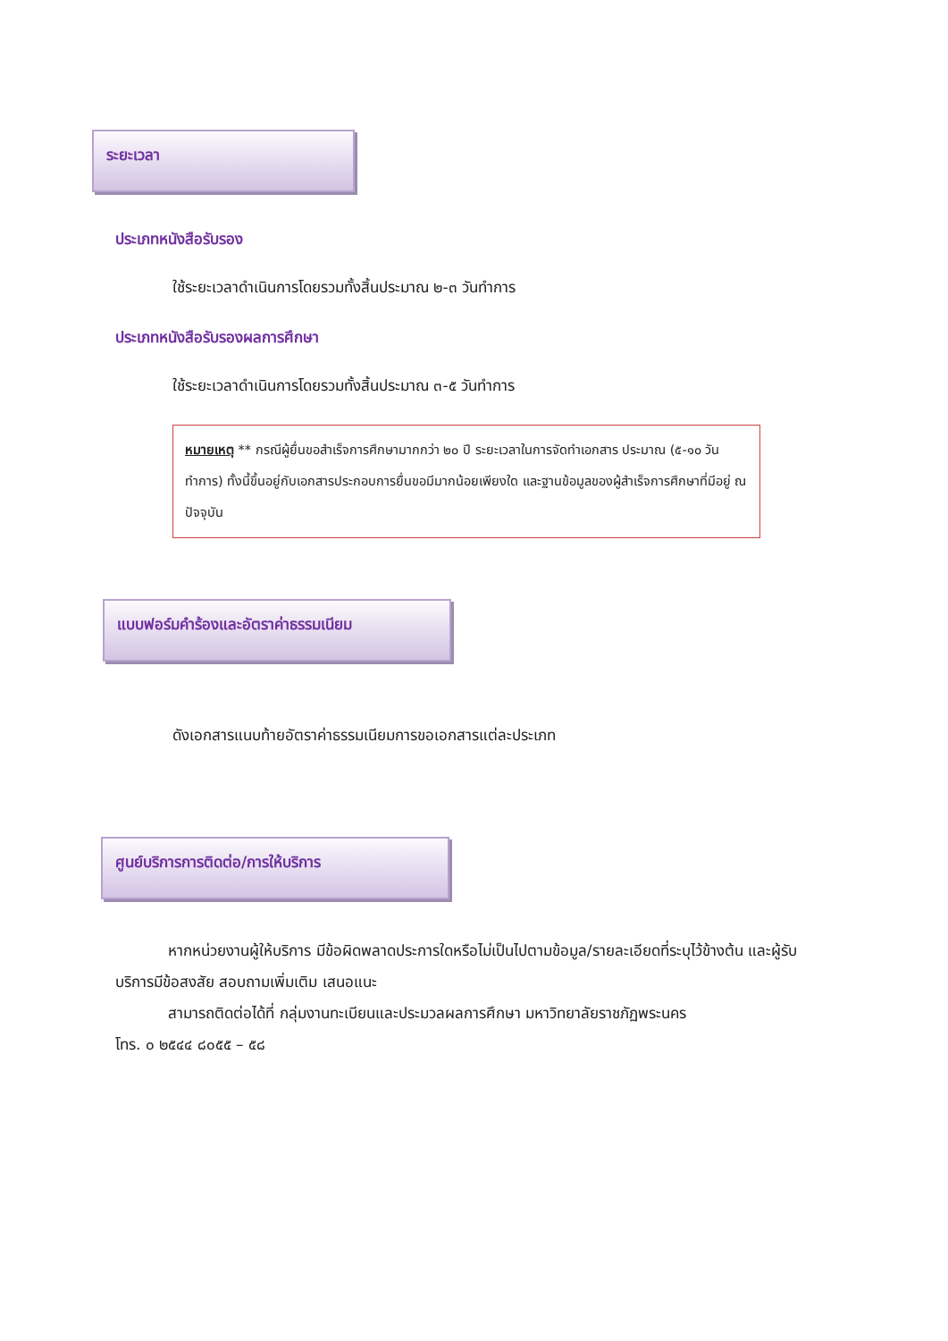ระยะเวลา
ประเภทหนังสือรับรอง
ใช้ระยะเวลาดำเนินการโดยรวมทั้งสิ้นประมาณ ๒-๓ วันทำการ
ประเภทหนังสือรับรองผลการศึกษา
ใช้ระยะเวลาดำเนินการโดยรวมทั้งสิ้นประมาณ ๓-๕ วันทำการ
หมายเหตุ ** กรณีผู้ยื่นขอสำเร็จการศึกษามากกว่า ๒๐ ปี ระยะเวลาในการจัดทำเอกสาร ประมาณ (๕-๑๐ วันทำการ) ทั้งนี้ขึ้นอยู่กับเอกสารประกอบการยื่นขอมีมากน้อยเพียงใด และฐานข้อมูลของผู้สำเร็จการศึกษาที่มีอยู่ ณ ปัจจุบัน
แบบฟอร์มคำร้องและอัตราค่าธรรมเนียม
ดังเอกสารแนบท้ายอัตราค่าธรรมเนียมการขอเอกสารแต่ละประเภท
ศูนย์บริการการติดต่อ/การให้บริการ
หากหน่วยงานผู้ให้บริการ มีข้อผิดพลาดประการใดหรือไม่เป็นไปตามข้อมูล/รายละเอียดที่ระบุไว้ข้างต้น และผู้รับบริการมีข้อสงสัย สอบถามเพิ่มเติม เสนอแนะ
สามารถติดต่อได้ที่ กลุ่มงานทะเบียนและประมวลผลการศึกษา มหาวิทยาลัยราชภัฏพระนคร
โทร. ๐ ๒๕๔๔ ๘๐๕๕ – ๕๘